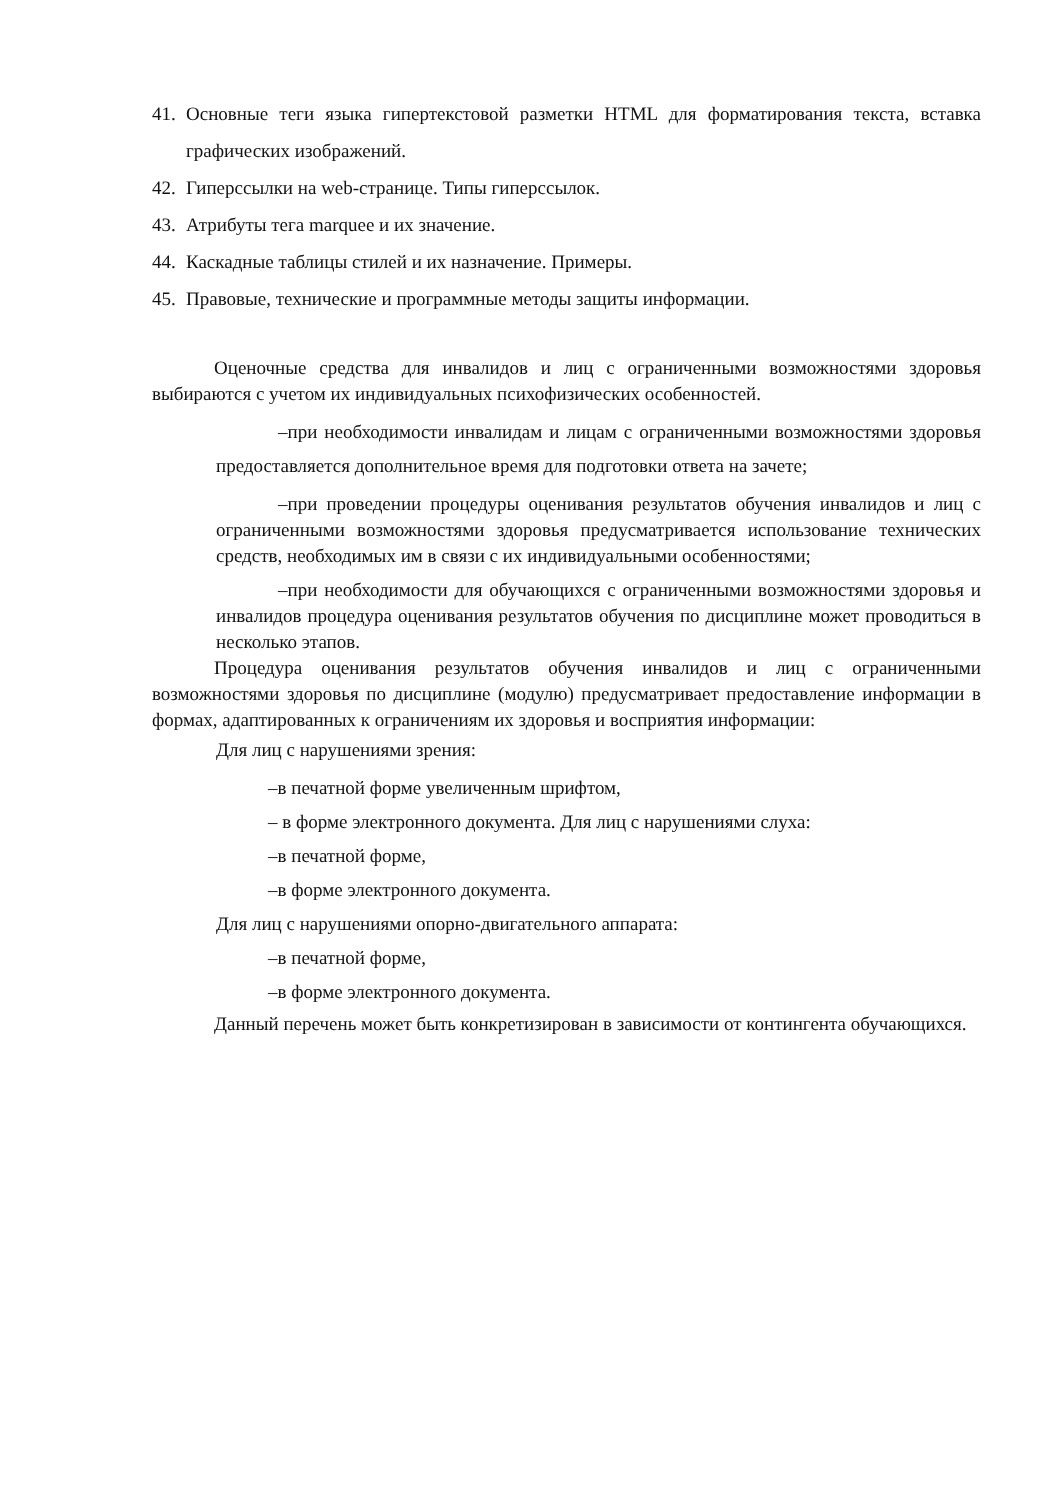41. Основные теги языка гипертекстовой разметки HTML для форматирования текста, вставка графических изображений.
42. Гиперссылки на web-странице. Типы гиперссылок.
43. Атрибуты тега marquee и их значение.
44. Каскадные таблицы стилей и их назначение. Примеры.
45. Правовые, технические и программные методы защиты информации.
Оценочные средства для инвалидов и лиц с ограниченными возможностями здоровья выбираются с учетом их индивидуальных психофизических особенностей.
–при необходимости инвалидам и лицам с ограниченными возможностями здоровья предоставляется дополнительное время для подготовки ответа на зачете;
–при проведении процедуры оценивания результатов обучения инвалидов и лиц с ограниченными возможностями здоровья предусматривается использование технических средств, необходимых им в связи с их индивидуальными особенностями;
–при необходимости для обучающихся с ограниченными возможностями здоровья и инвалидов процедура оценивания результатов обучения по дисциплине может проводиться в несколько этапов.
Процедура оценивания результатов обучения инвалидов и лиц с ограниченными возможностями здоровья по дисциплине (модулю) предусматривает предоставление информации в формах, адаптированных к ограничениям их здоровья и восприятия информации:
Для лиц с нарушениями зрения:
–в печатной форме увеличенным шрифтом,
– в форме электронного документа. Для лиц с нарушениями слуха:
–в печатной форме,
–в форме электронного документа.
Для лиц с нарушениями опорно-двигательного аппарата:
–в печатной форме,
–в форме электронного документа.
Данный перечень может быть конкретизирован в зависимости от контингента обучающихся.